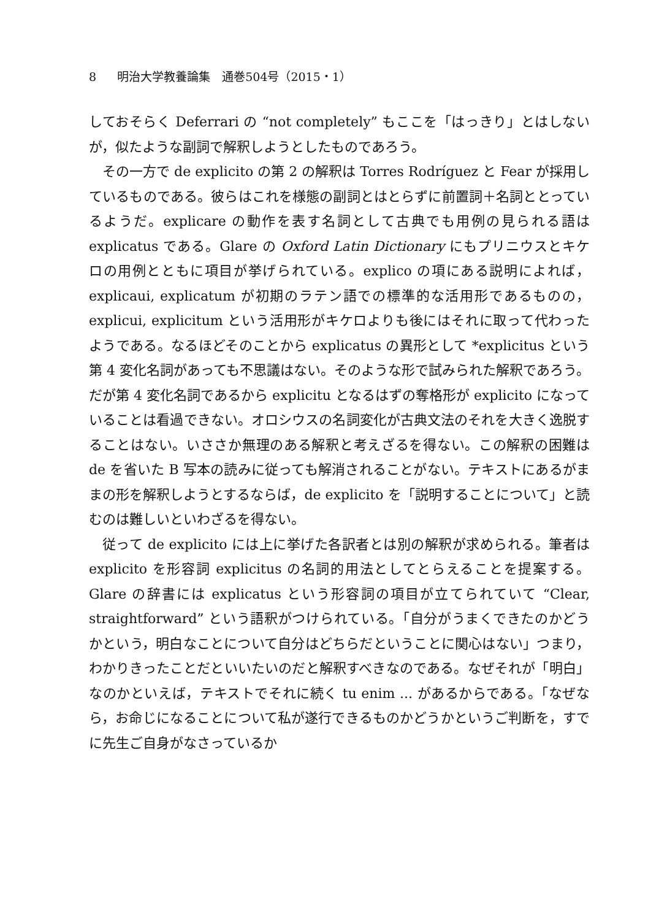8 明治大学教養論集　通巻504号（2015・1）
しておそらく Deferrari の “not completely” もここを「はっきり」とはしないが，似たような副詞で解釈しようとしたものであろう。
その一方で de explicito の第 2 の解釈は Torres Rodríguez と Fear が採用しているものである。彼らはこれを様態の副詞とはとらずに前置詞＋名詞ととっているようだ。explicare の動作を表す名詞として古典でも用例の見られる語は explicatus である。Glare の Oxford Latin Dictionary にもプリニウスとキケロの用例とともに項目が挙げられている。explico の項にある説明によれば，explicaui, explicatum が初期のラテン語での標準的な活用形であるものの，explicui, explicitum という活用形がキケロよりも後にはそれに取って代わったようである。なるほどそのことから explicatus の異形として *explicitus という第 4 変化名詞があっても不思議はない。そのような形で試みられた解釈であろう。だが第 4 変化名詞であるから explicitu となるはずの奪格形が explicito になっていることは看過できない。オロシウスの名詞変化が古典文法のそれを大きく逸脱することはない。いささか無理のある解釈と考えざるを得ない。この解釈の困難は de を省いた B 写本の読みに従っても解消されることがない。テキストにあるがままの形を解釈しようとするならば，de explicito を「説明することについて」と読むのは難しいといわざるを得ない。
従って de explicito には上に挙げた各訳者とは別の解釈が求められる。筆者は explicito を形容詞 explicitus の名詞的用法としてとらえることを提案する。Glare の辞書には explicatus という形容詞の項目が立てられていて “Clear, straightforward” という語釈がつけられている。「自分がうまくできたのかどうかという，明白なことについて自分はどちらだということに関心はない」つまり，わかりきったことだといいたいのだと解釈すべきなのである。なぜそれが「明白」なのかといえば，テキストでそれに続く tu enim ... があるからである。「なぜなら，お命じになることについて私が遂行できるものかどうかというご判断を，すでに先生ご自身がなさっているか